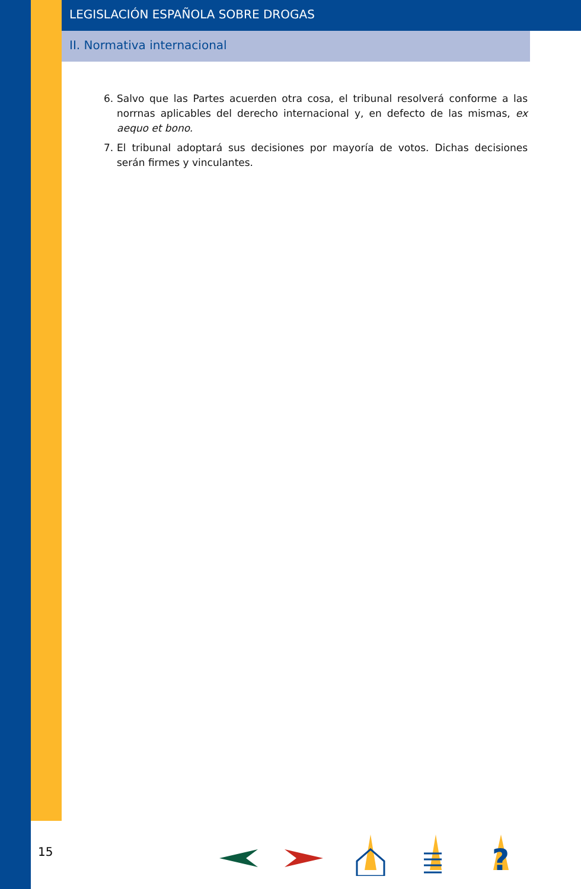LEGISLACIÓN ESPAÑOLA SOBRE DROGAS
II. Normativa internacional
6. Salvo que las Partes acuerden otra cosa, el tribunal resolverá conforme a las norrnas aplicables del derecho internacional y, en defecto de las mismas, ex aequo et bono.
7. El tribunal adoptará sus decisiones por mayoría de votos. Dichas decisiones serán firmes y vinculantes.
15
?